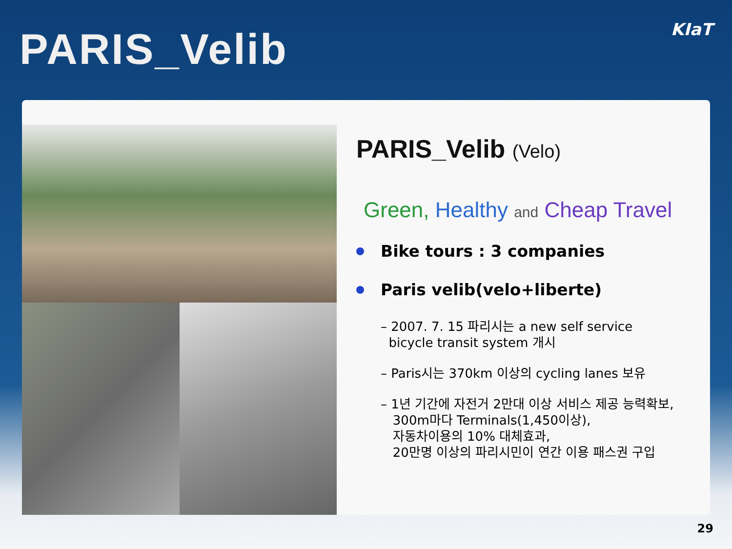PARIS_Velib
KIaT
PARIS_Velib (Velo)
Green, Healthy and Cheap Travel
Bike tours : 3 companies
Paris velib(velo+liberte)
– 2007. 7. 15 파리시는 a new self service
bicycle transit system 개시
– Paris시는 370km 이상의 cycling lanes 보유
– 1년 기간에 자전거 2만대 이상 서비스 제공 능력확보,
300m마다 Terminals(1,450이상),
자동차이용의 10% 대체효과,
20만명 이상의 파리시민이 연간 이용 패스권 구입
29